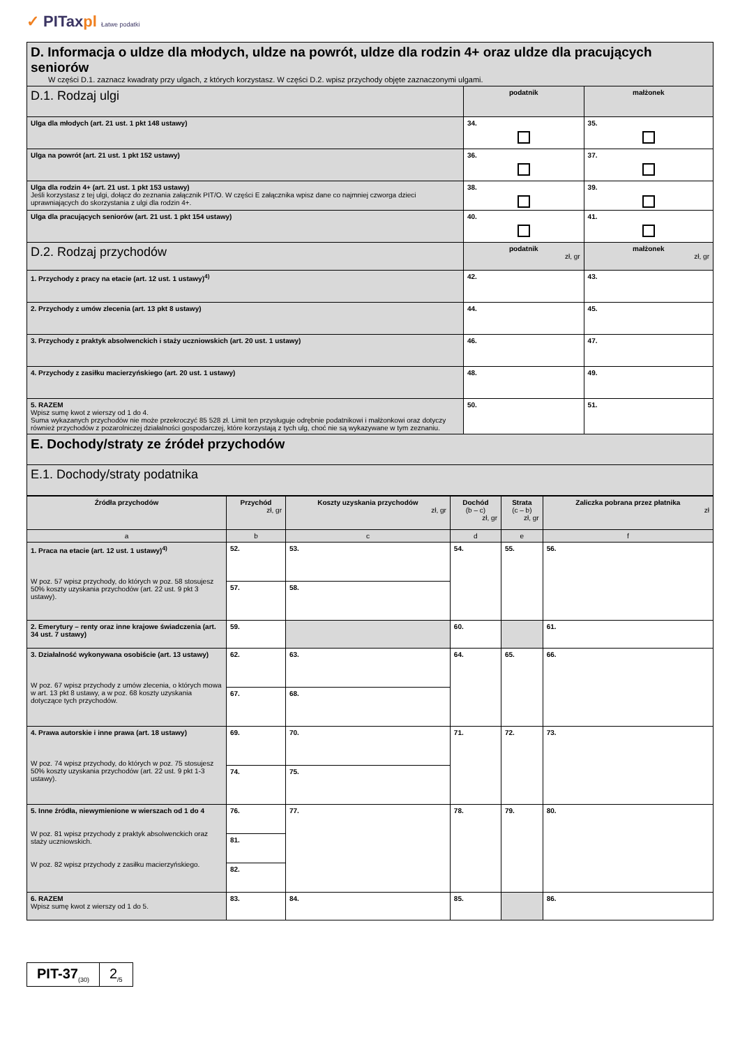✓ PITaxpl Łatwe podatki
| D. Informacja o uldze dla młodych, uldze na powrót, uldze dla rodzin 4+ oraz uldze dla pracujących seniorów W części D.1. zaznacz kwadraty przy ulgach, z których korzystasz. W części D.2. wpisz przychody objęte zaznaczonymi ulgami. | | |
| D.1. Rodzaj ulgi | podatnik | małżonek |
| Ulga dla młodych (art. 21 ust. 1 pkt 148 ustawy) | 34. | 35. |
| Ulga na powrót (art. 21 ust. 1 pkt 152 ustawy) | 36. | 37. |
| Ulga dla rodzin 4+ (art. 21 ust. 1 pkt 153 ustawy) Jeśli korzystasz z tej ulgi, dołącz do zeznania załącznik PIT/O. W części E załącznika wpisz dane co najmniej czworga dzieci uprawniających do skorzystania z ulgi dla rodzin 4+. | 38. | 39. |
| Ulga dla pracujących seniorów (art. 21 ust. 1 pkt 154 ustawy) | 40. | 41. |
| D.2. Rodzaj przychodów | podatnik zł, gr | małżonek zł, gr |
| 1. Przychody z pracy na etacie (art. 12 ust. 1 ustawy)<sup>4)</sup> | 42. | 43. |
| 2. Przychody z umów zlecenia (art. 13 pkt 8 ustawy) | 44. | 45. |
| 3. Przychody z praktyk absolwenckich i staży uczniowskich (art. 20 ust. 1 ustawy) | 46. | 47. |
| 4. Przychody z zasiłku macierzyńskiego (art. 20 ust. 1 ustawy) | 48. | 49. |
| 5. RAZEM Wpisz sumę kwot z wierszy od 1 do 4. Suma wykazanych przychodów nie może przekroczyć 85 528 zł. Limit ten przysługuje odrębnie podatnikowi i małżonkowi oraz dotyczy również przychodów z pozarolniczej działalności gospodarczej, które korzystają z tych ulg, choć nie są wykazywane w tym zeznaniu. | 50. | 51. |
| E. Dochody/straty ze źródeł przychodów | | |
| E.1. Dochody/straty podatnika | | |
| Źródła przychodów | Przychód zł, gr | Koszty uzyskania przychodów zł, gr | Dochód (b – c) zł, gr | Strata (c – b) zł, gr | Zaliczka pobrana przez płatnika zł |
| --- | --- | --- | --- | --- | --- |
| a | b | c | d | e | f |
| 1. Praca na etacie (art. 12 ust. 1 ustawy)<sup>4)</sup> W poz. 57 wpisz przychody, do których w poz. 58 stosujesz 50% koszty uzyskania przychodów (art. 22 ust. 9 pkt 3 ustawy). | 52. | 53. | 54. | 55. | 56. |
| | 57. | 58. | | | |
| 2. Emerytury – renty oraz inne krajowe świadczenia (art. 34 ust. 7 ustawy) | 59. | | 60. | | 61. |
| 3. Działalność wykonywana osobiście (art. 13 ustawy) W poz. 67 wpisz przychody z umów zlecenia, o których mowa w art. 13 pkt 8 ustawy, a w poz. 68 koszty uzyskania dotyczące tych przychodów. | 62. | 63. | 64. | 65. | 66. |
| | 67. | 68. | | | |
| 4. Prawa autorskie i inne prawa (art. 18 ustawy) W poz. 74 wpisz przychody, do których w poz. 75 stosujesz 50% koszty uzyskania przychodów (art. 22 ust. 9 pkt 1-3 ustawy). | 69. | 70. | 71. | 72. | 73. |
| | 74. | 75. | | | |
| 5. Inne źródła, niewymienione w wierszach od 1 do 4 W poz. 81 wpisz przychody z praktyk absolwenckich oraz staży uczniowskich. W poz. 82 wpisz przychody z zasiłku macierzyńskiego. | 76. | 77. | 78. | 79. | 80. |
| | 81. | | | | |
| | 82. | | | | |
| 6. RAZEM Wpisz sumę kwot z wierszy od 1 do 5. | 83. | 84. | 85. | | 86. |
PIT-37<sub>(30)</sub>
2<sub>/5</sub>